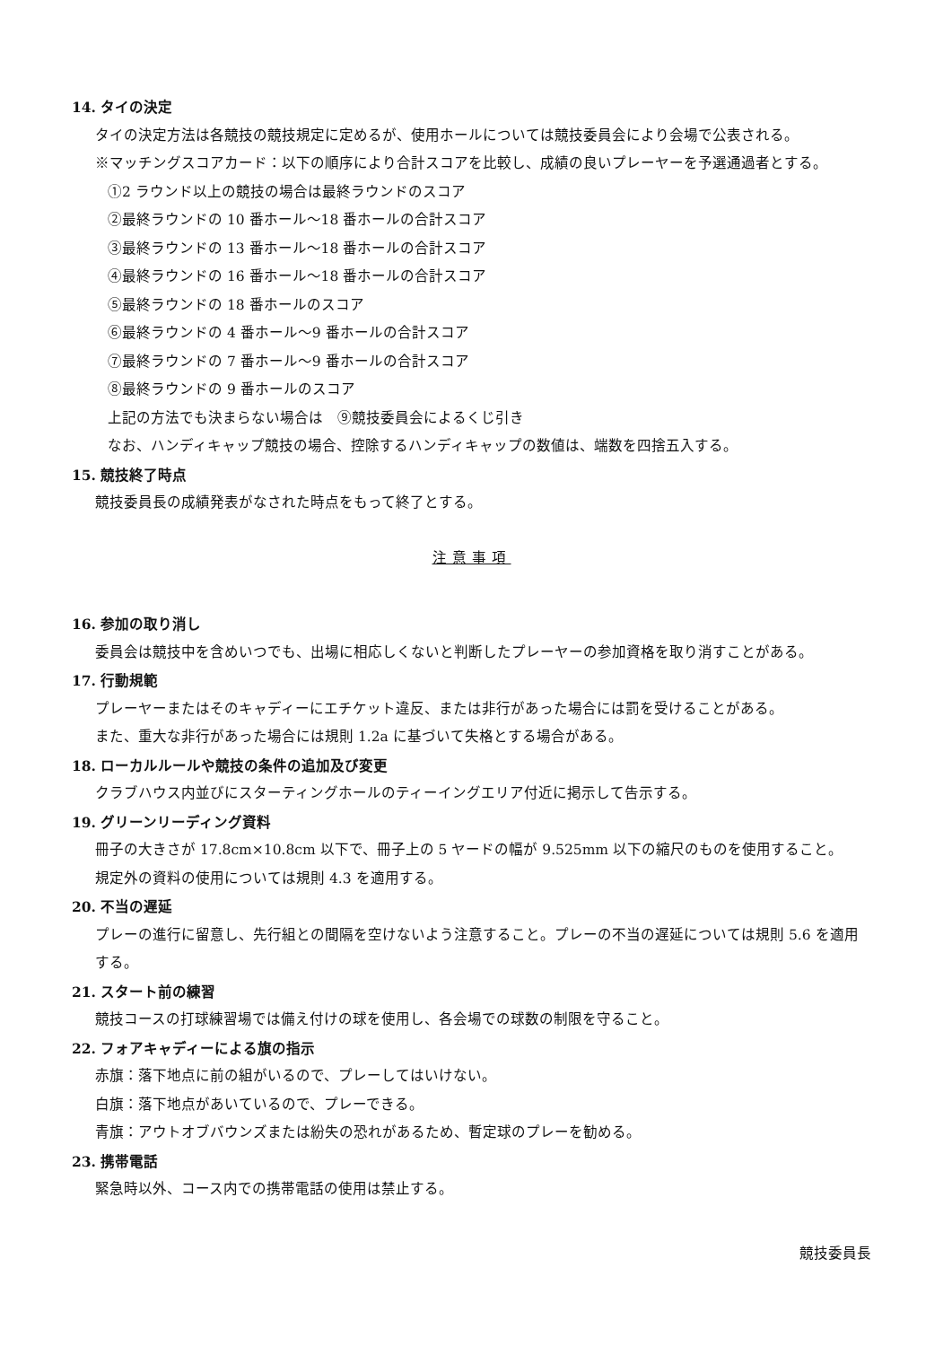14. タイの決定
タイの決定方法は各競技の競技規定に定めるが、使用ホールについては競技委員会により会場で公表される。
※マッチングスコアカード：以下の順序により合計スコアを比較し、成績の良いプレーヤーを予選通過者とする。
①2 ラウンド以上の競技の場合は最終ラウンドのスコア
②最終ラウンドの 10 番ホール～18 番ホールの合計スコア
③最終ラウンドの 13 番ホール～18 番ホールの合計スコア
④最終ラウンドの 16 番ホール～18 番ホールの合計スコア
⑤最終ラウンドの 18 番ホールのスコア
⑥最終ラウンドの 4 番ホール～9 番ホールの合計スコア
⑦最終ラウンドの 7 番ホール～9 番ホールの合計スコア
⑧最終ラウンドの 9 番ホールのスコア
上記の方法でも決まらない場合は　⑨競技委員会によるくじ引き
なお、ハンディキャップ競技の場合、控除するハンディキャップの数値は、端数を四捨五入する。
15. 競技終了時点
競技委員長の成績発表がなされた時点をもって終了とする。
注意事項
16. 参加の取り消し
委員会は競技中を含めいつでも、出場に相応しくないと判断したプレーヤーの参加資格を取り消すことがある。
17. 行動規範
プレーヤーまたはそのキャディーにエチケット違反、または非行があった場合には罰を受けることがある。
また、重大な非行があった場合には規則 1.2a に基づいて失格とする場合がある。
18. ローカルルールや競技の条件の追加及び変更
クラブハウス内並びにスターティングホールのティーイングエリア付近に掲示して告示する。
19. グリーンリーディング資料
冊子の大きさが 17.8cm×10.8cm 以下で、冊子上の 5 ヤードの幅が 9.525mm 以下の縮尺のものを使用すること。
規定外の資料の使用については規則 4.3 を適用する。
20. 不当の遅延
プレーの進行に留意し、先行組との間隔を空けないよう注意すること。プレーの不当の遅延については規則 5.6 を適用する。
21. スタート前の練習
競技コースの打球練習場では備え付けの球を使用し、各会場での球数の制限を守ること。
22. フォアキャディーによる旗の指示
赤旗：落下地点に前の組がいるので、プレーしてはいけない。
白旗：落下地点があいているので、プレーできる。
青旗：アウトオブバウンズまたは紛失の恐れがあるため、暫定球のプレーを勧める。
23. 携帯電話
緊急時以外、コース内での携帯電話の使用は禁止する。
競技委員長